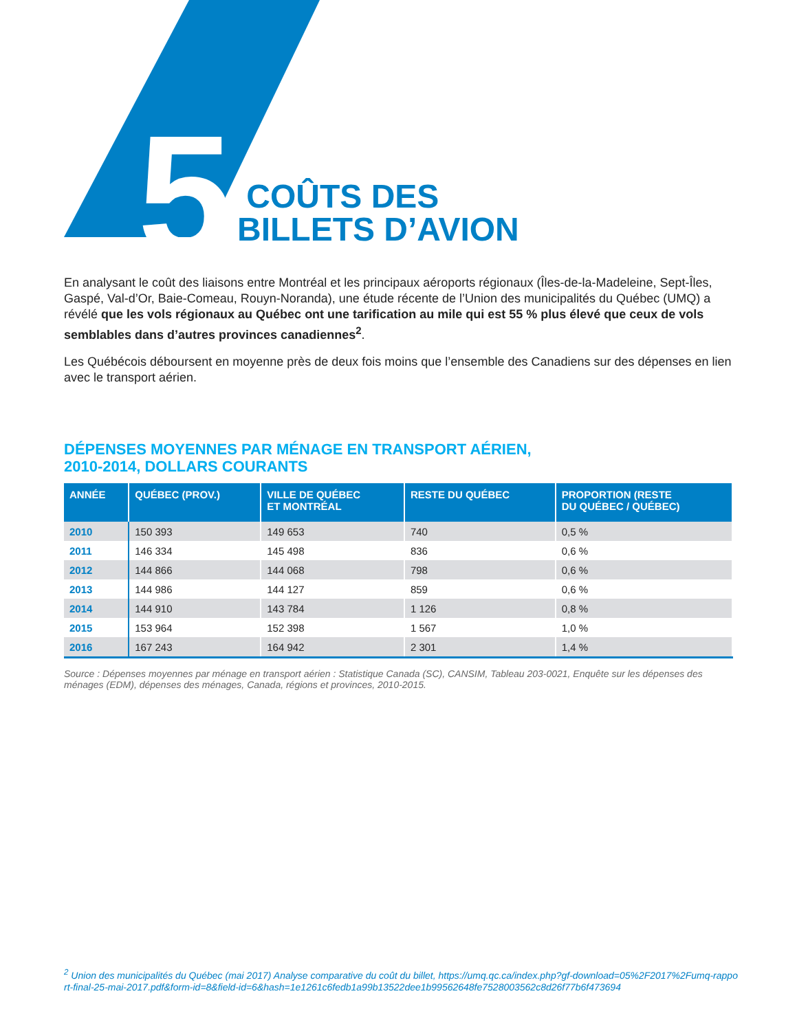5
COÛTS DES
BILLETS D’AVION
En analysant le coût des liaisons entre Montréal et les principaux aéroports régionaux (Îles-de-la-Madeleine, Sept-Îles, Gaspé, Val-d’Or, Baie-Comeau, Rouyn-Noranda), une étude récente de l’Union des municipalités du Québec (UMQ) a révélé que les vols régionaux au Québec ont une tarification au mile qui est 55 % plus élevé que ceux de vols semblables dans d’autres provinces canadiennes<sup>2</sup>.
Les Québécois déboursent en moyenne près de deux fois moins que l’ensemble des Canadiens sur des dépenses en lien avec le transport aérien.
DÉPENSES MOYENNES PAR MÉNAGE EN TRANSPORT AÉRIEN,
2010-2014, DOLLARS COURANTS
| ANNÉE | QUÉBEC (PROV.) | VILLE DE QUÉBEC ET MONTRÉAL | RESTE DU QUÉBEC | PROPORTION (RESTE DU QUÉBEC / QUÉBEC) |
| --- | --- | --- | --- | --- |
| 2010 | 150 393 | 149 653 | 740 | 0,5 % |
| 2011 | 146 334 | 145 498 | 836 | 0,6 % |
| 2012 | 144 866 | 144 068 | 798 | 0,6 % |
| 2013 | 144 986 | 144 127 | 859 | 0,6 % |
| 2014 | 144 910 | 143 784 | 1 126 | 0,8 % |
| 2015 | 153 964 | 152 398 | 1 567 | 1,0 % |
| 2016 | 167 243 | 164 942 | 2 301 | 1,4 % |
Source : Dépenses moyennes par ménage en transport aérien : Statistique Canada (SC), CANSIM, Tableau 203-0021, Enquête sur les dépenses des ménages (EDM), dépenses des ménages, Canada, régions et provinces, 2010-2015.
<sup>2</sup> Union des municipalités du Québec (mai 2017) Analyse comparative du coût du billet, https://umq.qc.ca/index.php?gf-download=05%2F2017%2Fumq-rapport-final-25-mai-2017.pdf&form-id=8&field-id=6&hash=1e1261c6fedb1a99b13522dee1b99562648fe7528003562c8d26f77b6f473694